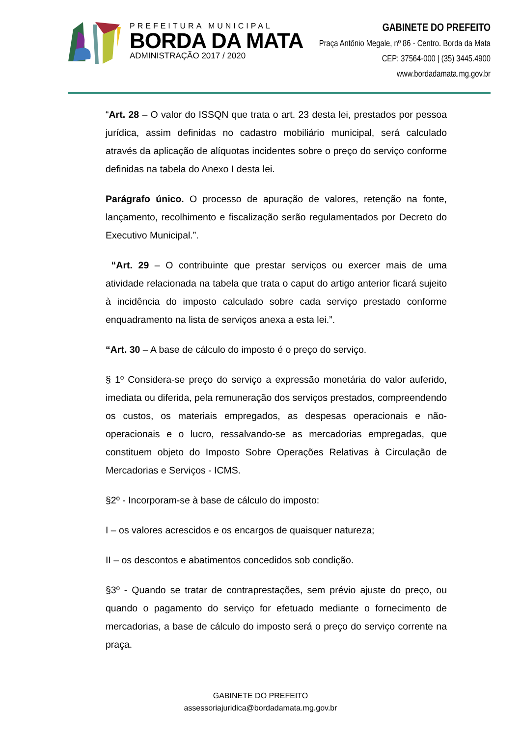PREFEITURA MUNICIPAL
BORDA DA MATA
ADMINISTRAÇÃO 2017 / 2020
GABINETE DO PREFEITO
Praça Antônio Megale, nº 86 - Centro. Borda da Mata
CEP: 37564-000 | (35) 3445.4900
www.bordadamata.mg.gov.br
“Art. 28 – O valor do ISSQN que trata o art. 23 desta lei, prestados por pessoa jurídica, assim definidas no cadastro mobiliário municipal, será calculado através da aplicação de alíquotas incidentes sobre o preço do serviço conforme definidas na tabela do Anexo I desta lei.
Parágrafo único. O processo de apuração de valores, retenção na fonte, lançamento, recolhimento e fiscalização serão regulamentados por Decreto do Executivo Municipal.”.
“Art. 29 – O contribuinte que prestar serviços ou exercer mais de uma atividade relacionada na tabela que trata o caput do artigo anterior ficará sujeito à incidência do imposto calculado sobre cada serviço prestado conforme enquadramento na lista de serviços anexa a esta lei.”.
“Art. 30 – A base de cálculo do imposto é o preço do serviço.
§ 1º Considera-se preço do serviço a expressão monetária do valor auferido, imediata ou diferida, pela remuneração dos serviços prestados, compreendendo os custos, os materiais empregados, as despesas operacionais e não-operacionais e o lucro, ressalvando-se as mercadorias empregadas, que constituem objeto do Imposto Sobre Operações Relativas à Circulação de Mercadorias e Serviços - ICMS.
§2º - Incorporam-se à base de cálculo do imposto:
I – os valores acrescidos e os encargos de quaisquer natureza;
II – os descontos e abatimentos concedidos sob condição.
§3º - Quando se tratar de contraprestações, sem prévio ajuste do preço, ou quando o pagamento do serviço for efetuado mediante o fornecimento de mercadorias, a base de cálculo do imposto será o preço do serviço corrente na praça.
GABINETE DO PREFEITO
assessoriajuridica@bordadamata.mg.gov.br